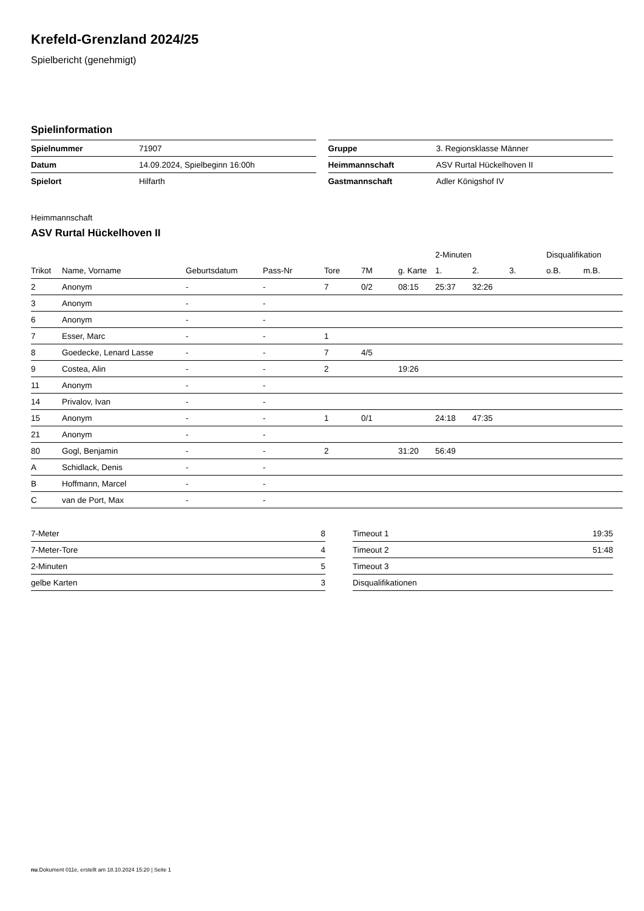Krefeld-Grenzland 2024/25
Spielbericht (genehmigt)
Spielinformation
| Spielnummer | 71907 |
| Datum | 14.09.2024, Spielbeginn 16:00h |
| Spielort | Hilfarth |
| Gruppe | 3. Regionsklasse Männer |
| Heimmannschaft | ASV Rurtal Hückelhoven II |
| Gastmannschaft | Adler Königshof IV |
Heimmannschaft
ASV Rurtal Hückelhoven II
| | | | | | | | 2-Minuten | | | Disqualifikation | |
| --- | --- | --- | --- | --- | --- | --- | --- | --- | --- | --- | --- |
| Trikot | Name, Vorname | Geburtsdatum | Pass-Nr | Tore | 7M | g. Karte | 1. | 2. | 3. | o.B. | m.B. |
| 2 | Anonym | - | - | 7 | 0/2 | 08:15 | 25:37 | 32:26 | | | |
| 3 | Anonym | - | - | | | | | | | | |
| 6 | Anonym | - | - | | | | | | | | |
| 7 | Esser, Marc | - | - | 1 | | | | | | | |
| 8 | Goedecke, Lenard Lasse | - | - | 7 | 4/5 | | | | | | |
| 9 | Costea, Alin | - | - | 2 | | 19:26 | | | | | |
| 11 | Anonym | - | - | | | | | | | | |
| 14 | Privalov, Ivan | - | - | | | | | | | | |
| 15 | Anonym | - | - | 1 | 0/1 | | 24:18 | 47:35 | | | |
| 21 | Anonym | - | - | | | | | | | | |
| 80 | Gogl, Benjamin | - | - | 2 | | 31:20 | 56:49 | | | | |
| A | Schidlack, Denis | - | - | | | | | | | | |
| B | Hoffmann, Marcel | - | - | | | | | | | | |
| C | van de Port, Max | - | - | | | | | | | | |
| 7-Meter | 8 |
| 7-Meter-Tore | 4 |
| 2-Minuten | 5 |
| gelbe Karten | 3 |
| Timeout 1 | 19:35 |
| Timeout 2 | 51:48 |
| Timeout 3 | |
| Disqualifikationen | |
nu.Dokument 011e, erstellt am 18.10.2024 15:20 | Seite 1